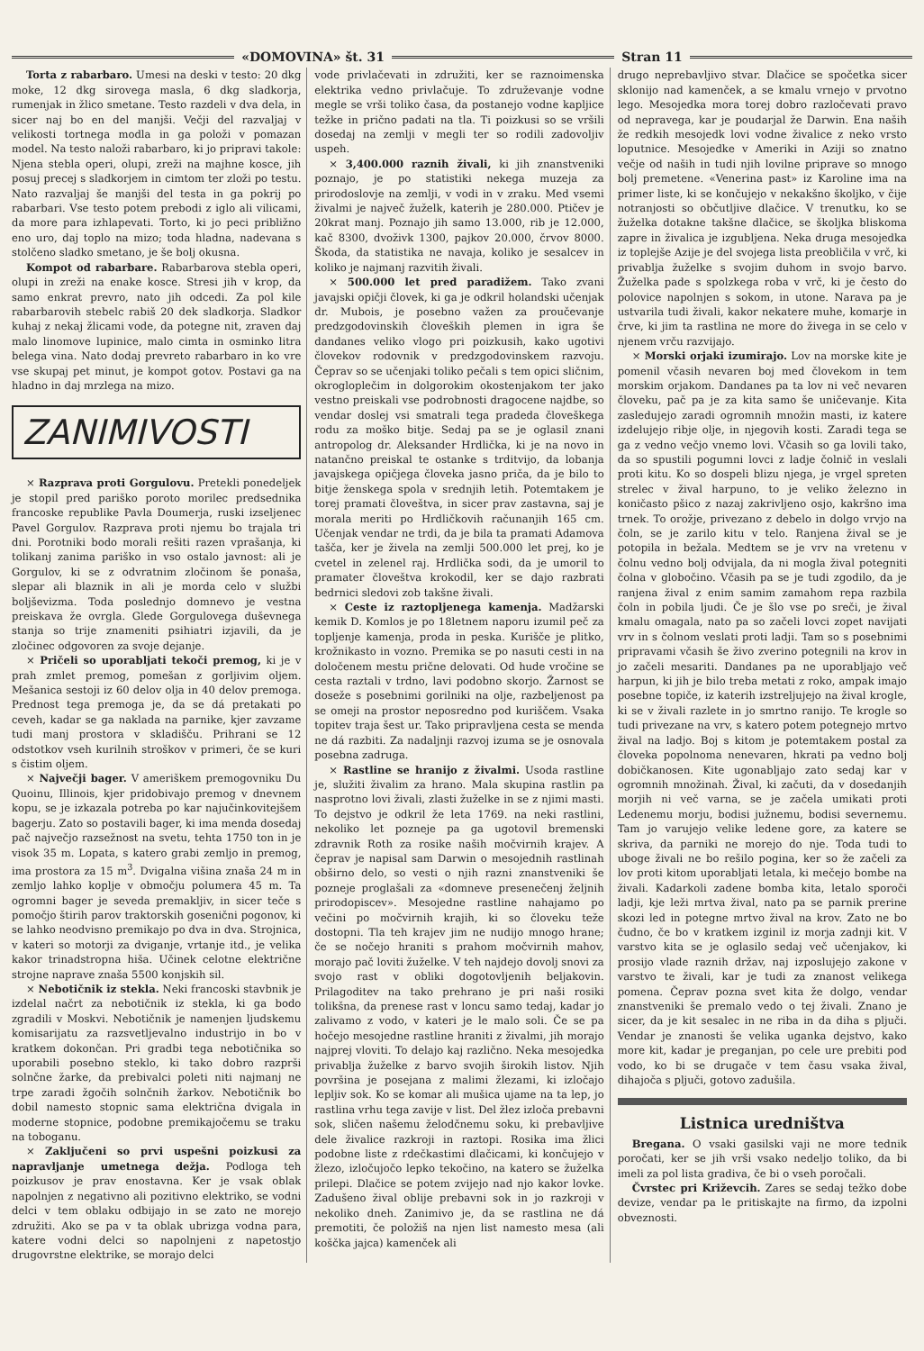«DOMOVINA» št. 31 Stran 11
Torta z rabarbaro. Umesi na deski v testo: 20 dkg moke, 12 dkg sirovega masla, 6 dkg sladkorja, rumenjak in žlico smetane. Testo razdeli v dva dela, in sicer naj bo en del manjši. Večji del razvaljaj v velikosti tortnega modla in ga položi v pomazan model. Na testo naloži rabarbaro, ki jo pripravi takole: Njena stebla operi, olupi, zreži na majhne kosce, jih posuj precej s sladkorjem in cimtom ter zloži po testu. Nato razvaljaj še manjši del testa in ga pokrij po rabarbari. Vse testo potem prebodi z iglo ali vilicami, da more para izhlapevati. Torto, ki jo peci približno eno uro, daj toplo na mizo; toda hladna, nadevana s stolčeno sladko smetano, je še bolj okusna.
Kompot od rabarbare. Rabarbarova stebla operi, olupi in zreži na enake kosce. Stresi jih v krop, da samo enkrat prevro, nato jih odcedi. Za pol kile rabarbarovih stebelc rabiš 20 dek sladkorja. Sladkor kuhaj z nekaj žlicami vode, da potegne nit, zraven daj malo linomove lupinice, malo cimta in osminko litra belega vina. Nato dodaj prevreto rabarbaro in ko vre vse skupaj pet minut, je kompot gotov. Postavi ga na hladno in daj mrzlega na mizo.
ZANIMIVOSTI
× Razprava proti Gorgulovu. Pretekli ponedeljek je stopil pred pariško poroto morilec predsednika francoske republike Pavla Doumerja, ruski izseljenec Pavel Gorgulov. Razprava proti njemu bo trajala tri dni. Porotniki bodo morali rešiti razen vprašanja, ki tolikanj zanima pariško in vso ostalo javnost: ali je Gorgulov, ki se z odvratnim zločinom še ponaša, slepar ali blaznik in ali je morda celo v službi boljševizma. Toda poslednjo domnevo je vestna preiskava že ovrgla. Glede Gorgulovega duševnega stanja so trije znameniti psihiatri izjavili, da je zločinec odgovoren za svoje dejanje.
× Pričeli so uporabljati tekoči premog, ki je v prah zmlet premog, pomešan z gorljivim oljem. Mešanica sestoji iz 60 delov olja in 40 delov premoga. Prednost tega premoga je, da se dá pretakati po ceveh, kadar se ga naklada na parnike, kjer zavzame tudi manj prostora v skladišču. Prihrani se 12 odstotkov vseh kurilnih stroškov v primeri, če se kuri s čistim oljem.
× Največji bager. V ameriškem premogovniku Du Quoinu, Illinois, kjer pridobivajo premog v dnevnem kopu, se je izkazala potreba po kar najučinkovitejšem bagerju. Zato so postavili bager, ki ima menda dosedaj pač največjo razsežnost na svetu, tehta 1750 ton in je visok 35 m. Lopata, s katero grabi zemljo in premog, ima prostora za 15 m<sup>3</sup>. Dvigalna višina znaša 24 m in zemljo lahko koplje v območju polumera 45 m. Ta ogromni bager je seveda premakljiv, in sicer teče s pomočjo štirih parov traktorskih gosenični pogonov, ki se lahko neodvisno premikajo po dva in dva. Strojnica, v kateri so motorji za dviganje, vrtanje itd., je velika kakor trinadstropna hiša. Učinek celotne električne strojne naprave znaša 5500 konjskih sil.
× Nebotičnik iz stekla. Neki francoski stavbnik je izdelal načrt za nebotičnik iz stekla, ki ga bodo zgradili v Moskvi. Nebotičnik je namenjen ljudskemu komisarijatu za razsvetljevalno industrijo in bo v kratkem dokončan. Pri gradbi tega nebotičnika so uporabili posebno steklo, ki tako dobro razprši solnčne žarke, da prebivalci poleti niti najmanj ne trpe zaradi žgočih solnčnih žarkov. Nebotičnik bo dobil namesto stopnic sama električna dvigala in moderne stopnice, podobne premikajočemu se traku na toboganu.
× Zaključeni so prvi uspešni poizkusi za napravljanje umetnega dežja. Podloga teh poizkusov je prav enostavna. Ker je vsak oblak napolnjen z negativno ali pozitivno elektriko, se vodni delci v tem oblaku odbijajo in se zato ne morejo združiti. Ako se pa v ta oblak ubrizga vodna para, katere vodni delci so napolnjeni z napetostjo drugovrstne elektrike, se morajo delci
vode privlačevati in združiti, ker se raznoimenska elektrika vedno privlačuje. To združevanje vodne megle se vrši toliko časa, da postanejo vodne kapljice težke in prično padati na tla. Ti poizkusi so se vršili dosedaj na zemlji v megli ter so rodili zadovoljiv uspeh.
× 3,400.000 raznih živali, ki jih znanstveniki poznajo, je po statistiki nekega muzeja za prirodoslovje na zemlji, v vodi in v zraku. Med vsemi živalmi je največ žuželk, katerih je 280.000. Ptičev je 20krat manj. Poznajo jih samo 13.000, rib je 12.000, kač 8300, dvoživk 1300, pajkov 20.000, črvov 8000. Škoda, da statistika ne navaja, koliko je sesalcev in koliko je najmanj razvitih živali.
× 500.000 let pred paradižem. Tako zvani javajski opičji človek, ki ga je odkril holandski učenjak dr. Mubois, je posebno važen za proučevanje predzgodovinskih človeških plemen in igra še dandanes veliko vlogo pri poizkusih, kako ugotivi človekov rodovnik v predzgodovinskem razvoju. Čeprav so se učenjaki toliko pečali s tem opici sličnim, okrogloplečim in dolgorokim okostenjakom ter jako vestno preiskali vse podrobnosti dragocene najdbe, so vendar doslej vsi smatrali tega pradeda človeškega rodu za moško bitje. Sedaj pa se je oglasil znani antropolog dr. Aleksander Hrdlička, ki je na novo in natančno preiskal te ostanke s trditvijo, da lobanja javajskega opičjega človeka jasno priča, da je bilo to bitje ženskega spola v srednjih letih. Potemtakem je torej pramati človeštva, in sicer prav zastavna, saj je morala meriti po Hrdličkovih računanjih 165 cm. Učenjak vendar ne trdi, da je bila ta pramati Adamova tašča, ker je živela na zemlji 500.000 let prej, ko je cvetel in zelenel raj. Hrdlička sodi, da je umoril to pramater človeštva krokodil, ker se dajo razbrati bedrnici sledovi zob takšne živali.
× Ceste iz raztopljenega kamenja. Madžarski kemik D. Komlos je po 18letnem naporu izumil peč za topljenje kamenja, proda in peska. Kurišče je plitko, krožnikasto in vozno. Premika se po nasuti cesti in na določenem mestu prične delovati. Od hude vročine se cesta raztali v trdno, lavi podobno skorjo. Žarnost se doseže s posebnimi gorilniki na olje, razbeljenost pa se omeji na prostor neposredno pod kuriščem. Vsaka topitev traja šest ur. Tako pripravljena cesta se menda ne dá razbiti. Za nadaljnji razvoj izuma se je osnovala posebna zadruga.
× Rastline se hranijo z živalmi. Usoda rastline je, služiti živalim za hrano. Mala skupina rastlin pa nasprotno lovi živali, zlasti žuželke in se z njimi masti. To dejstvo je odkril že leta 1769. na neki rastlini, nekoliko let pozneje pa ga ugotovil bremenski zdravnik Roth za rosike naših močvirnih krajev. A čeprav je napisal sam Darwin o mesojednih rastlinah obširno delo, so vesti o njih razni znanstveniki še pozneje proglašali za «domneve presenečenj željnih prirodopiscev». Mesojedne rastline nahajamo po večini po močvirnih krajih, ki so človeku teže dostopni. Tla teh krajev jim ne nudijo mnogo hrane; če se nočejo hraniti s prahom močvirnih mahov, morajo pač loviti žuželke. V teh najdejo dovolj snovi za svojo rast v obliki dogotovljenih beljakovin. Prilagoditev na tako prehrano je pri naši rosiki tolikšna, da prenese rast v loncu samo tedaj, kadar jo zalivamo z vodo, v kateri je le malo soli. Če se pa hočejo mesojedne rastline hraniti z živalmi, jih morajo najprej vloviti. To delajo kaj različno. Neka mesojedka privablja žuželke z barvo svojih širokih listov. Njih površina je posejana z malimi žlezami, ki izločajo lepljiv sok. Ko se komar ali mušica ujame na ta lep, jo rastlina vrhu tega zavije v list. Del žlez izloča prebavni sok, sličen našemu želodčnemu soku, ki prebavljive dele živalice razkroji in raztopi. Rosika ima žlici podobne liste z rdečkastimi dlačicami, ki končujejo v žlezo, izločujočo lepko tekočino, na katero se žuželka prilepi. Dlačice se potem zvijejo nad njo kakor lovke. Zadušeno žival oblije prebavni sok in jo razkroji v nekoliko dneh. Zanimivo je, da se rastlina ne dá premotiti, če položiš na njen list namesto mesa (ali koščka jajca) kamenček ali
drugo neprebavljivo stvar. Dlačice se spočetka sicer sklonijo nad kamenček, a se kmalu vrnejo v prvotno lego. Mesojedka mora torej dobro razločevati pravo od nepravega, kar je poudarjal že Darwin. Ena naših že redkih mesojedk lovi vodne živalice z neko vrsto loputnice. Mesojedke v Ameriki in Aziji so znatno večje od naših in tudi njih lovilne priprave so mnogo bolj premetene. «Venerina past» iz Karoline ima na primer liste, ki se končujejo v nekakšno školjko, v čije notranjosti so občutljive dlačice. V trenutku, ko se žuželka dotakne takšne dlačice, se školjka bliskoma zapre in živalica je izgubljena. Neka druga mesojedka iz toplejše Azije je del svojega lista preobličila v vrč, ki privablja žuželke s svojim duhom in svojo barvo. Žuželka pade s spolzkega roba v vrč, ki je često do polovice napolnjen s sokom, in utone. Narava pa je ustvarila tudi živali, kakor nekatere muhe, komarje in črve, ki jim ta rastlina ne more do živega in se celo v njenem vrču razvijajo.
× Morski orjaki izumirajo. Lov na morske kite je pomenil včasih nevaren boj med človekom in tem morskim orjakom. Dandanes pa ta lov ni več nevaren človeku, pač pa je za kita samo še uničevanje. Kita zasledujejo zaradi ogromnih množin masti, iz katere izdelujejo ribje olje, in njegovih kosti. Zaradi tega se ga z vedno večjo vnemo lovi. Včasih so ga lovili tako, da so spustili pogumni lovci z ladje čolnič in veslali proti kitu. Ko so dospeli blizu njega, je vrgel spreten strelec v žival harpuno, to je veliko železno in koničasto pšico z nazaj zakrivljeno osjo, kakršno ima trnek. To orožje, privezano z debelo in dolgo vrvjo na čoln, se je zarilo kitu v telo. Ranjena žival se je potopila in bežala. Medtem se je vrv na vretenu v čolnu vedno bolj odvijala, da ni mogla žival potegniti čolna v globočino. Včasih pa se je tudi zgodilo, da je ranjena žival z enim samim zamahom repa razbila čoln in pobila ljudi. Če je šlo vse po sreči, je žival kmalu omagala, nato pa so začeli lovci zopet navijati vrv in s čolnom veslati proti ladji. Tam so s posebnimi pripravami včasih še živo zverino potegnili na krov in jo začeli mesariti. Dandanes pa ne uporabljajo več harpun, ki jih je bilo treba metati z roko, ampak imajo posebne topiče, iz katerih izstreljujejo na žival krogle, ki se v živali razlete in jo smrtno ranijo. Te krogle so tudi privezane na vrv, s katero potem potegnejo mrtvo žival na ladjo. Boj s kitom je potemtakem postal za človeka popolnoma nenevaren, hkrati pa vedno bolj dobičkanosen. Kite ugonabljajo zato sedaj kar v ogromnih množinah. Žival, ki začuti, da v dosedanjih morjih ni več varna, se je začela umikati proti Ledenemu morju, bodisi južnemu, bodisi severnemu. Tam jo varujejo velike ledene gore, za katere se skriva, da parniki ne morejo do nje. Toda tudi to uboge živali ne bo rešilo pogina, ker so že začeli za lov proti kitom uporabljati letala, ki mečejo bombe na živali. Kadarkoli zadene bomba kita, letalo sporoči ladji, kje leži mrtva žival, nato pa se parnik prerine skozi led in potegne mrtvo žival na krov. Zato ne bo čudno, če bo v kratkem izginil iz morja zadnji kit. V varstvo kita se je oglasilo sedaj več učenjakov, ki prosijo vlade raznih držav, naj izposlujejo zakone v varstvo te živali, kar je tudi za znanost velikega pomena. Čeprav pozna svet kita že dolgo, vendar znanstveniki še premalo vedo o tej živali. Znano je sicer, da je kit sesalec in ne riba in da diha s pljuči. Vendar je znanosti še velika uganka dejstvo, kako more kit, kadar je preganjan, po cele ure prebiti pod vodo, ko bi se drugače v tem času vsaka žival, dihajoča s pljuči, gotovo zadušila.
Listnica uredništva
Bregana. O vsaki gasilski vaji ne more tednik poročati, ker se jih vrši vsako nedeljo toliko, da bi imeli za pol lista gradiva, če bi o vseh poročali.
Čvrstec pri Križevcih. Zares se sedaj težko dobe devize, vendar pa le pritiskajte na firmo, da izpolni obveznosti.